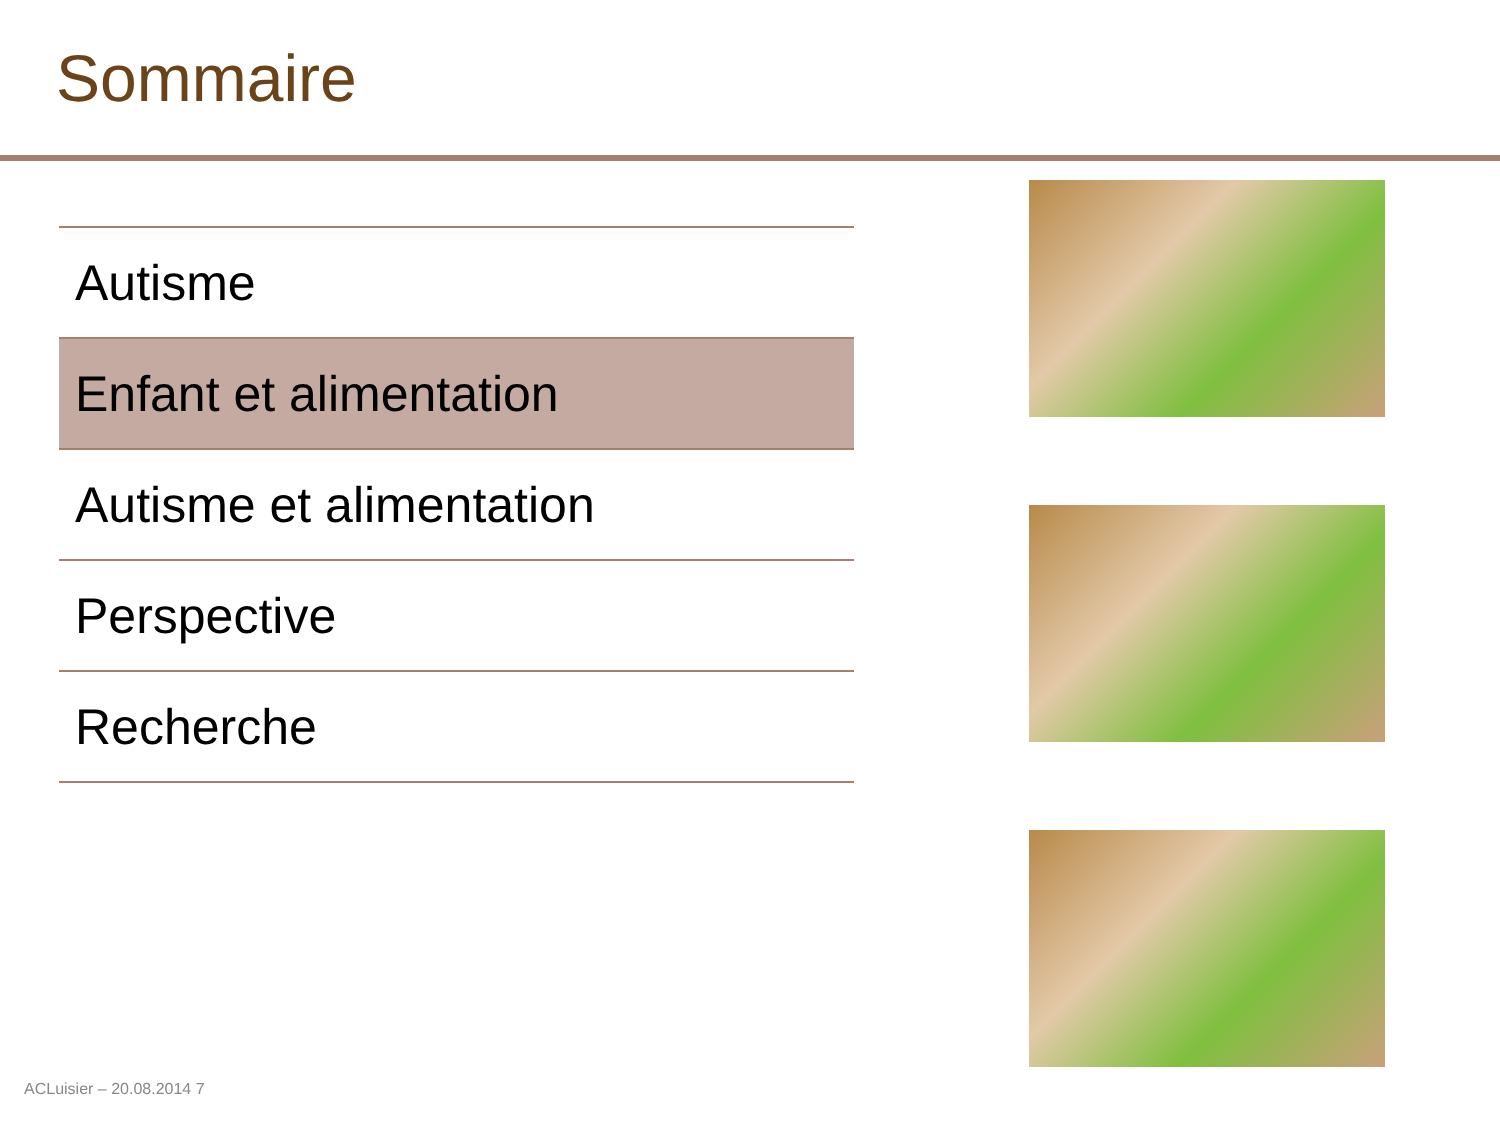Sommaire
| Autisme |
| Enfant et alimentation |
| Autisme et alimentation |
| Perspective |
| Recherche |
ACLuisier – 20.08.2014 7